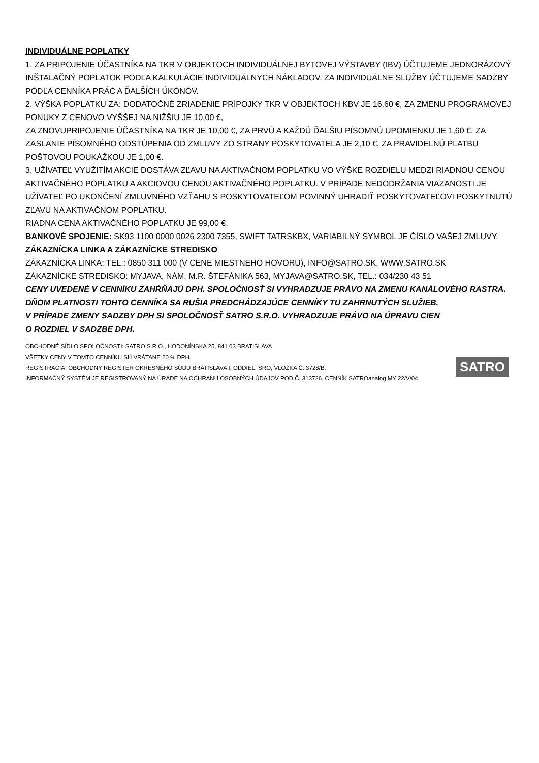INDIVIDUÁLNE POPLATKY
1. ZA PRIPOJENIE ÚČASTNÍKA NA TKR V OBJEKTOCH INDIVIDUÁLNEJ BYTOVEJ VÝSTAVBY (IBV) ÚČTUJEME JEDNORÁZOVÝ INŠTALAČNÝ POPLATOK PODĽA KALKULÁCIE INDIVIDUÁLNYCH NÁKLADOV. ZA INDIVIDUÁLNE SLUŽBY ÚČTUJEME SADZBY PODĽA CENNÍKA PRÁC A ĎALŠÍCH ÚKONOV.
2. VÝŠKA POPLATKU ZA: DODATOČNÉ ZRIADENIE PRÍPOJKY TKR V OBJEKTOCH KBV JE 16,60 €, ZA ZMENU PROGRAMOVEJ PONUKY Z CENOVO VYŠŠEJ NA NIŽŠIU JE 10,00 €,
ZA ZNOVUPRIPOJENIE ÚČASTNÍKA NA TKR JE 10,00 €, ZA PRVÚ A KAŽDÚ ĎALŠIU PÍSOMNÚ UPOMIENKU JE 1,60 €, ZA ZASLANIE PÍSOMNÉHO ODSTÚPENIA OD ZMLUVY ZO STRANY POSKYTOVATEĽA JE 2,10 €, ZA PRAVIDELNÚ PLATBU POŠTOVOU POUKÁŽKOU JE 1,00 €.
3. UŽÍVATEĽ VYUŽITÍM AKCIE DOSTÁVA ZĽAVU NA AKTIVAČNOM POPLATKU VO VÝŠKE ROZDIELU MEDZI RIADNOU CENOU AKTIVAČNÉHO POPLATKU A AKCIOVOU CENOU AKTIVAČNÉHO POPLATKU. V PRÍPADE NEDODRŽANIA VIAZANOSTI JE UŽÍVATEĽ PO UKONČENÍ ZMLUVNÉHO VZŤAHU S POSKYTOVATEĽOM POVINNÝ UHRADIŤ POSKYTOVATEĽOVI POSKYTNUTÚ ZĽAVU NA AKTIVAČNOM POPLATKU.
RIADNA CENA AKTIVAČNÉHO POPLATKU JE 99,00 €.
BANKOVÉ SPOJENIE: SK93 1100 0000 0026 2300 7355, SWIFT TATRSKBX, VARIABILNÝ SYMBOL JE ČÍSLO VAŠEJ ZMLUVY.
ZÁKAZNÍCKA LINKA A ZÁKAZNÍCKE STREDISKO
ZÁKAZNÍCKA LINKA: TEL.: 0850 311 000 (V CENE MIESTNEHO HOVORU), INFO@SATRO.SK, WWW.SATRO.SK
ZÁKAZNÍCKE STREDISKO: MYJAVA, NÁM. M.R. ŠTEFÁNIKA 563, MYJAVA@SATRO.SK, TEL.: 034/230 43 51
CENY UVEDENÉ V CENNÍKU ZAHŔŇAJÚ DPH. SPOLOČNOSŤ SI VYHRADZUJE PRÁVO NA ZMENU KANÁLOVÉHO RASTRA. DŇOM PLATNOSTI TOHTO CENNÍKA SA RUŠIA PREDCHÁDZAJÚCE CENNÍKY TU ZAHRNUTÝCH SLUŽIEB.
V PRÍPADE ZMENY SADZBY DPH SI SPOLOČNOSŤ SATRO S.R.O. VYHRADZUJE PRÁVO NA ÚPRAVU CIEN
O ROZDIEL V SADZBE DPH.
OBCHODNÉ SÍDLO SPOLOČNOSTI: SATRO S.R.O., HODONÍNSKA 25, 841 03 BRATISLAVA
VŠETKY CENY V TOMTO CENNÍKU SÚ VRÁTANE 20 % DPH.
REGISTRÁCIA: OBCHODNÝ REGISTER OKRESNÉHO SÚDU BRATISLAVA I, ODDIEL: SRO, VLOŽKA Č. 3728/B.
INFORMAČNÝ SYSTÉM JE REGISTROVANÝ NA ÚRADE NA OCHRANU OSOBNÝCH ÚDAJOV POD Č. 313726. CENNÍK SATROanalog MY 22/V/04
SATRO